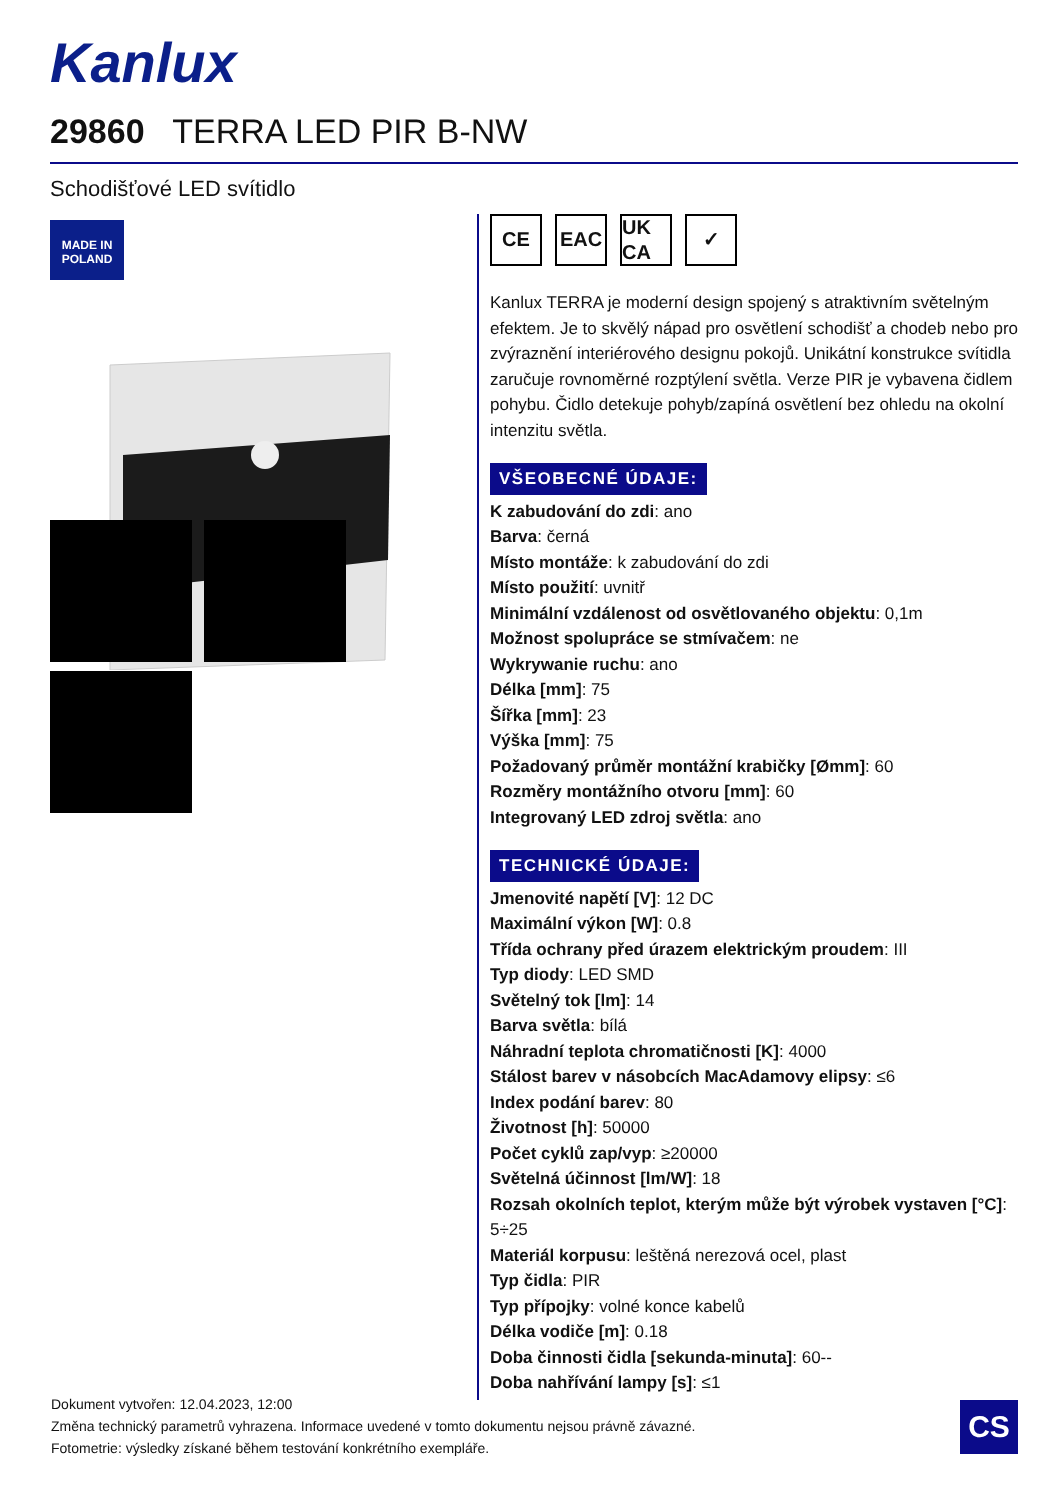Kanlux
29860 TERRA LED PIR B-NW
Schodišťové LED svítidlo
MADE IN
POLAND
CE EAC UK CA
✓
Kanlux TERRA je moderní design spojený s atraktivním světelným efektem. Je to skvělý nápad pro osvětlení schodišť a chodeb nebo pro zvýraznění interiérového designu pokojů. Unikátní konstrukce svítidla zaručuje rovnoměrné rozptýlení světla. Verze PIR je vybavena čidlem pohybu. Čidlo detekuje pohyb/zapíná osvětlení bez ohledu na okolní intenzitu světla.
VŠEOBECNÉ ÚDAJE:
K zabudování do zdi: ano
Barva: černá
Místo montáže: k zabudování do zdi
Místo použití: uvnitř
Minimální vzdálenost od osvětlovaného objektu: 0,1m
Možnost spolupráce se stmívačem: ne
Wykrywanie ruchu: ano
Délka [mm]: 75
Šířka [mm]: 23
Výška [mm]: 75
Požadovaný průměr montážní krabičky [Ømm]: 60
Rozměry montážního otvoru [mm]: 60
Integrovaný LED zdroj světla: ano
TECHNICKÉ ÚDAJE:
Jmenovité napětí [V]: 12 DC
Maximální výkon [W]: 0.8
Třída ochrany před úrazem elektrickým proudem: III
Typ diody: LED SMD
Světelný tok [lm]: 14
Barva světla: bílá
Náhradní teplota chromatičnosti [K]: 4000
Stálost barev v násobcích MacAdamovy elipsy: ≤6
Index podání barev: 80
Životnost [h]: 50000
Počet cyklů zap/vyp: ≥20000
Světelná účinnost [lm/W]: 18
Rozsah okolních teplot, kterým může být výrobek vystaven [°C]: 5÷25
Materiál korpusu: leštěná nerezová ocel, plast
Typ čidla: PIR
Typ přípojky: volné konce kabelů
Délka vodiče [m]: 0.18
Doba činnosti čidla [sekunda-minuta]: 60--
Doba nahřívání lampy [s]: ≤1
Dokument vytvořen: 12.04.2023, 12:00
Změna technický parametrů vyhrazena. Informace uvedené v tomto dokumentu nejsou právně závazné.
Fotometrie: výsledky získané během testování konkrétního exempláře.
CS